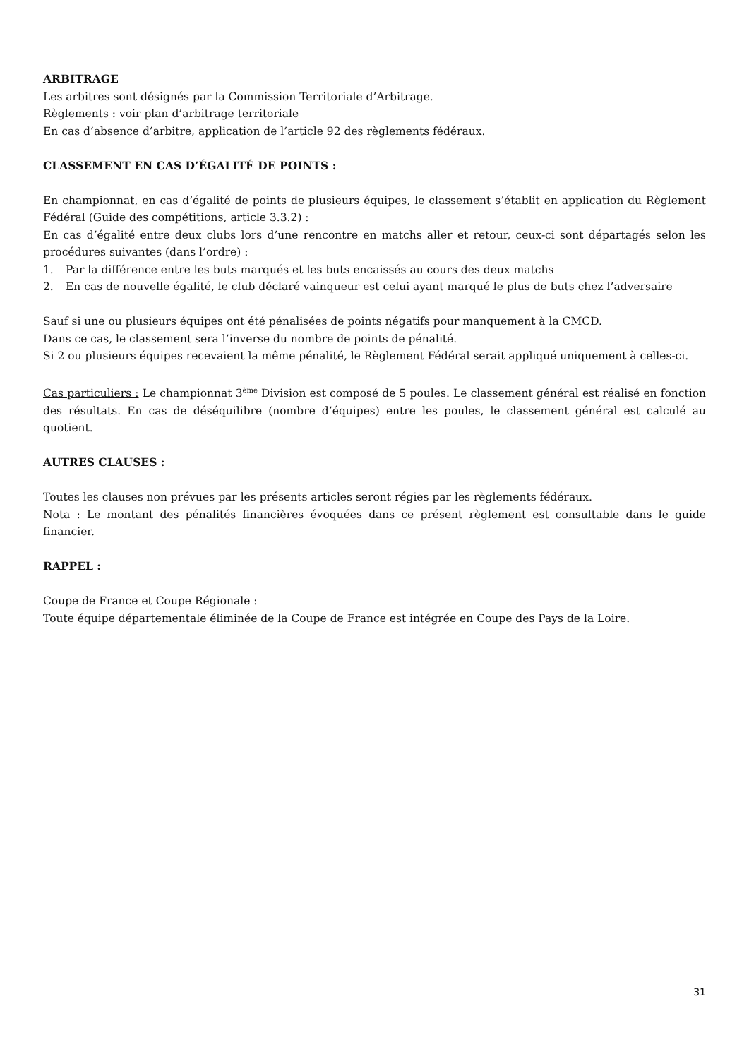ARBITRAGE
Les arbitres sont désignés par la Commission Territoriale d’Arbitrage.
Règlements : voir plan d’arbitrage territoriale
En cas d’absence d’arbitre, application de l’article 92 des règlements fédéraux.
CLASSEMENT EN CAS D’ÉGALITÉ DE POINTS :
En championnat, en cas d’égalité de points de plusieurs équipes, le classement s’établit en application du Règlement Fédéral (Guide des compétitions, article 3.3.2) :
En cas d’égalité entre deux clubs lors d’une rencontre en matchs aller et retour, ceux-ci sont départagés selon les procédures suivantes (dans l’ordre) :
1. Par la différence entre les buts marqués et les buts encaissés au cours des deux matchs
2. En cas de nouvelle égalité, le club déclaré vainqueur est celui ayant marqué le plus de buts chez l’adversaire
Sauf si une ou plusieurs équipes ont été pénalisées de points négatifs pour manquement à la CMCD.
Dans ce cas, le classement sera l’inverse du nombre de points de pénalité.
Si 2 ou plusieurs équipes recevaient la même pénalité, le Règlement Fédéral serait appliqué uniquement à celles-ci.
Cas particuliers : Le championnat 3<sup>ème</sup> Division est composé de 5 poules. Le classement général est réalisé en fonction des résultats. En cas de déséquilibre (nombre d’équipes) entre les poules, le classement général est calculé au quotient.
AUTRES CLAUSES :
Toutes les clauses non prévues par les présents articles seront régies par les règlements fédéraux.
Nota : Le montant des pénalités financières évoquées dans ce présent règlement est consultable dans le guide financier.
RAPPEL :
Coupe de France et Coupe Régionale :
Toute équipe départementale éliminée de la Coupe de France est intégrée en Coupe des Pays de la Loire.
31